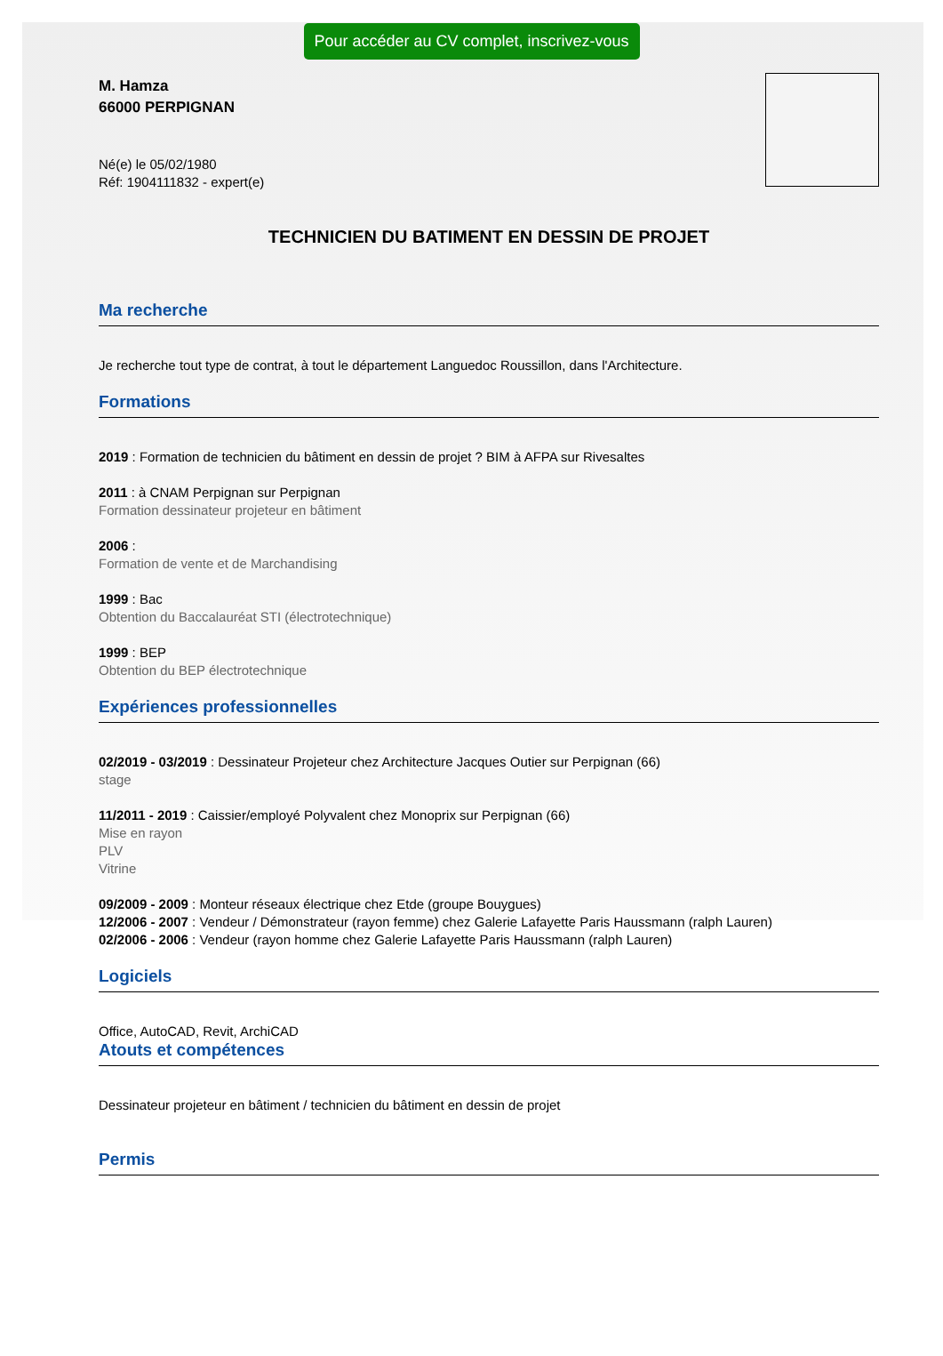Pour accéder au CV complet, inscrivez-vous
M. Hamza
66000 PERPIGNAN
Né(e) le 05/02/1980
Réf: 1904111832 - expert(e)
TECHNICIEN DU BATIMENT EN DESSIN DE PROJET
Ma recherche
Je recherche tout type de contrat, à tout le département Languedoc Roussillon, dans l'Architecture.
Formations
2019 : Formation de technicien du bâtiment en dessin de projet ? BIM à AFPA sur Rivesaltes
2011 : à CNAM Perpignan sur Perpignan
Formation dessinateur projeteur en bâtiment
2006 :
Formation de vente et de Marchandising
1999 : Bac
Obtention du Baccalauréat STI (électrotechnique)
1999 : BEP
Obtention du BEP électrotechnique
Expériences professionnelles
02/2019 - 03/2019 : Dessinateur Projeteur chez Architecture Jacques Outier sur Perpignan (66)
stage
11/2011 - 2019 : Caissier/employé Polyvalent chez Monoprix sur Perpignan (66)
Mise en rayon
PLV
Vitrine
09/2009 - 2009 : Monteur réseaux électrique chez Etde (groupe Bouygues)
12/2006 - 2007 : Vendeur / Démonstrateur (rayon femme) chez Galerie Lafayette Paris Haussmann (ralph Lauren)
02/2006 - 2006 : Vendeur (rayon homme chez Galerie Lafayette Paris Haussmann (ralph Lauren)
Logiciels
Office, AutoCAD, Revit, ArchiCAD
Atouts et compétences
Dessinateur projeteur en bâtiment / technicien du bâtiment en dessin de projet
Permis